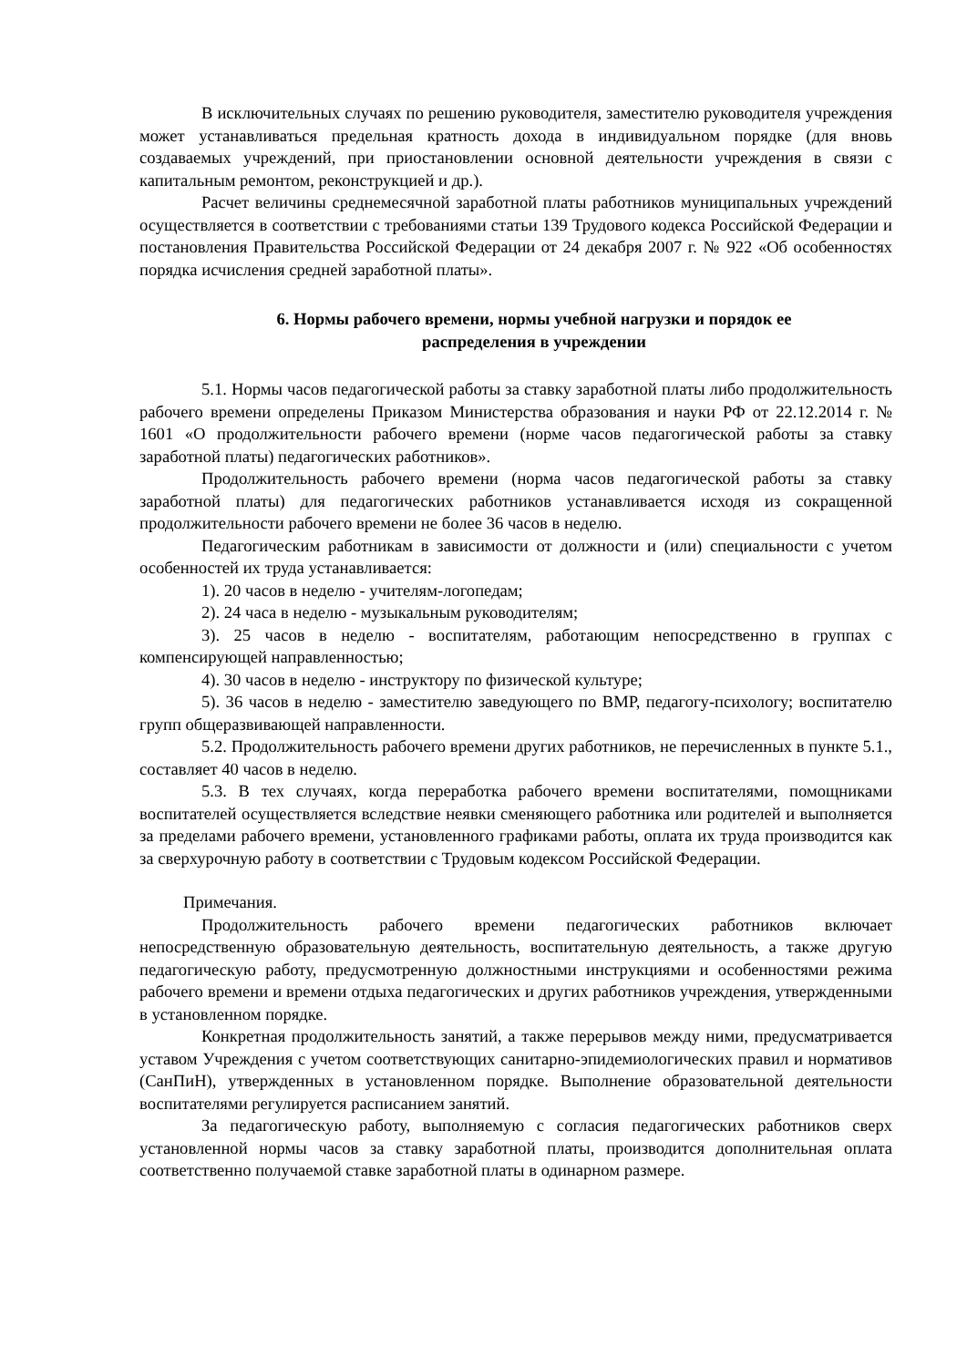В исключительных случаях по решению руководителя, заместителю руководителя учреждения может устанавливаться предельная кратность дохода в индивидуальном порядке (для вновь создаваемых учреждений, при приостановлении основной деятельности учреждения в связи с капитальным ремонтом, реконструкцией и др.).
Расчет величины среднемесячной заработной платы работников муниципальных учреждений осуществляется в соответствии с требованиями статьи 139 Трудового кодекса Российской Федерации и постановления Правительства Российской Федерации от 24 декабря 2007 г. № 922 «Об особенностях порядка исчисления средней заработной платы».
6. Нормы рабочего времени, нормы учебной нагрузки и порядок ее
распределения в учреждении
5.1. Нормы часов педагогической работы за ставку заработной платы либо продолжительность рабочего времени определены Приказом Министерства образования и науки РФ от 22.12.2014 г. № 1601 «О продолжительности рабочего времени (норме часов педагогической работы за ставку заработной платы) педагогических работников».
Продолжительность рабочего времени (норма часов педагогической работы за ставку заработной платы) для педагогических работников устанавливается исходя из сокращенной продолжительности рабочего времени не более 36 часов в неделю.
Педагогическим работникам в зависимости от должности и (или) специальности с учетом особенностей их труда устанавливается:
1). 20 часов в неделю - учителям-логопедам;
2). 24 часа в неделю - музыкальным руководителям;
3). 25 часов в неделю - воспитателям, работающим непосредственно в группах с компенсирующей направленностью;
4). 30 часов в неделю - инструктору по физической культуре;
5). 36 часов в неделю - заместителю заведующего по ВМР, педагогу-психологу; воспитателю групп общеразвивающей направленности.
5.2. Продолжительность рабочего времени других работников, не перечисленных в пункте 5.1., составляет 40 часов в неделю.
5.3. В тех случаях, когда переработка рабочего времени воспитателями, помощниками воспитателей осуществляется вследствие неявки сменяющего работника или родителей и выполняется за пределами рабочего времени, установленного графиками работы, оплата их труда производится как за сверхурочную работу в соответствии с Трудовым кодексом Российской Федерации.
Примечания.
Продолжительность рабочего времени педагогических работников включает непосредственную образовательную деятельность, воспитательную деятельность, а также другую педагогическую работу, предусмотренную должностными инструкциями и особенностями режима рабочего времени и времени отдыха педагогических и других работников учреждения, утвержденными в установленном порядке.
Конкретная продолжительность занятий, а также перерывов между ними, предусматривается уставом Учреждения с учетом соответствующих санитарно-эпидемиологических правил и нормативов (СанПиН), утвержденных в установленном порядке. Выполнение образовательной деятельности воспитателями регулируется расписанием занятий.
За педагогическую работу, выполняемую с согласия педагогических работников сверх установленной нормы часов за ставку заработной платы, производится дополнительная оплата соответственно получаемой ставке заработной платы в одинарном размере.